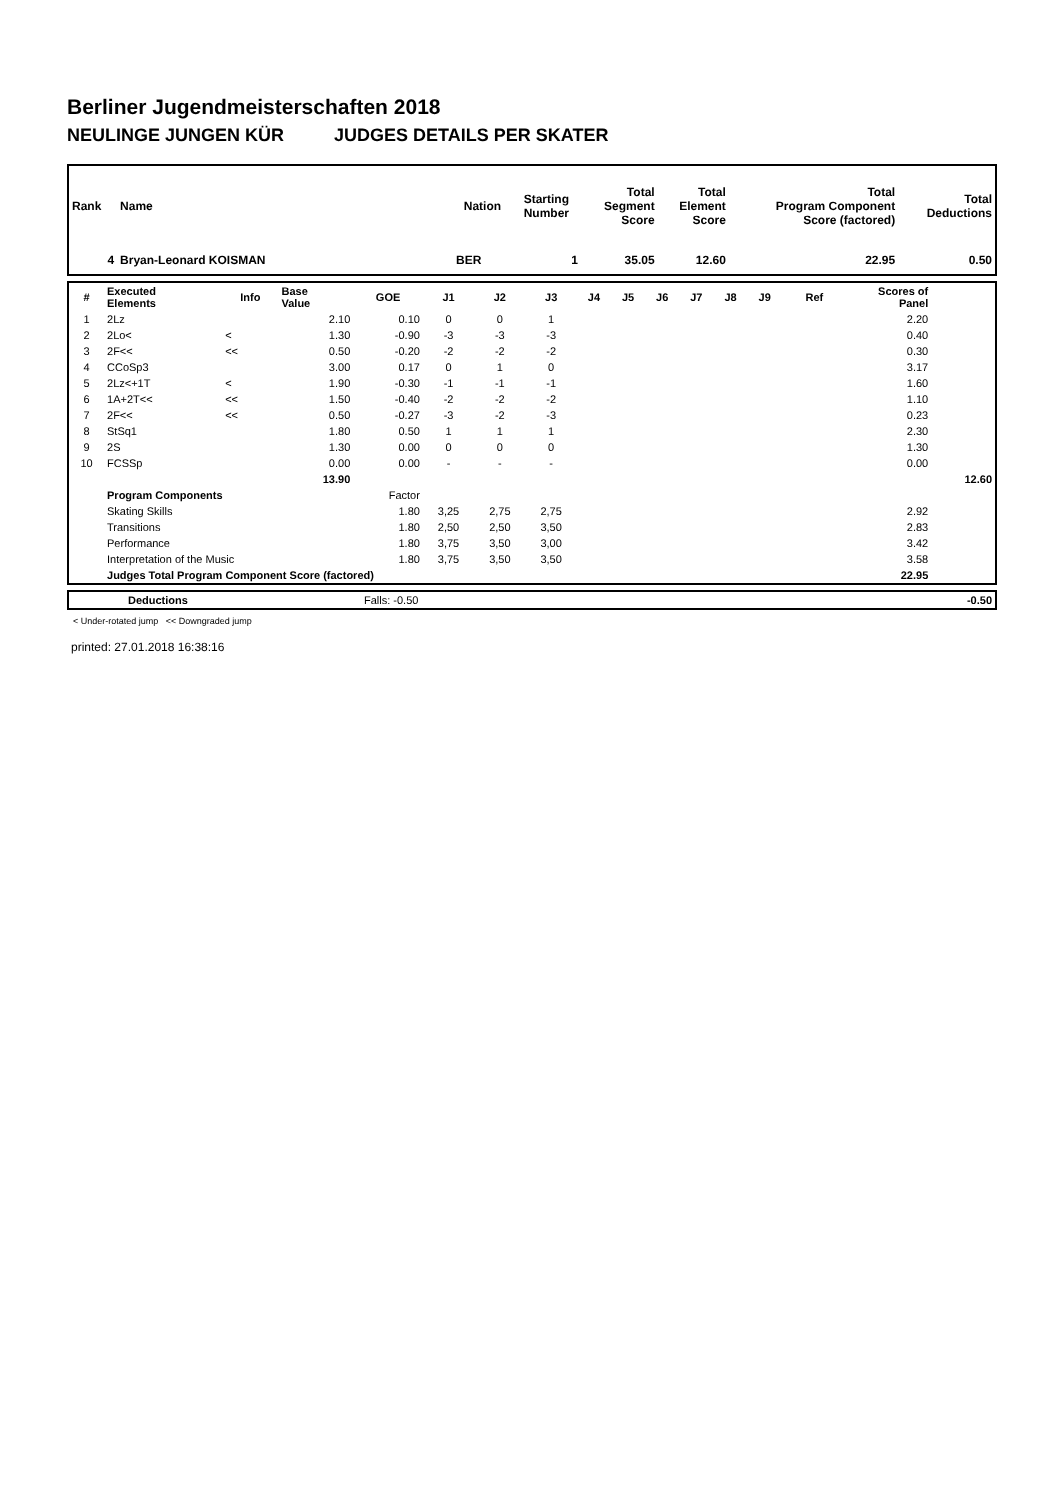Berliner Jugendmeisterschaften 2018
NEULINGE JUNGEN KÜR JUDGES DETAILS PER SKATER
| Rank | Name | Nation | Starting Number | Total Segment Score | Total Element Score | Total Program Component Score (factored) | Total Deductions |
| --- | --- | --- | --- | --- | --- | --- | --- |
| 4 | Bryan-Leonard KOISMAN | BER | 1 | 35.05 | 12.60 | 22.95 | 0.50 |
| # | Executed Elements | Info | Base Value | GOE | J1 | J2 | J3 | J4 | J5 | J6 | J7 | J8 | J9 | Ref | Scores of Panel | |
| --- | --- | --- | --- | --- | --- | --- | --- | --- | --- | --- | --- | --- | --- | --- | --- | --- |
| 1 | 2Lz | | 2.10 | 0.10 | 0 | 0 | 1 | | | | | | | | 2.20 | |
| 2 | 2Lo< | < | 1.30 | -0.90 | -3 | -3 | -3 | | | | | | | | 0.40 | |
| 3 | 2F<< | << | 0.50 | -0.20 | -2 | -2 | -2 | | | | | | | | 0.30 | |
| 4 | CCoSp3 | | 3.00 | 0.17 | 0 | 1 | 0 | | | | | | | | 3.17 | |
| 5 | 2Lz<+1T | < | 1.90 | -0.30 | -1 | -1 | -1 | | | | | | | | 1.60 | |
| 6 | 1A+2T<< | << | 1.50 | -0.40 | -2 | -2 | -2 | | | | | | | | 1.10 | |
| 7 | 2F<< | << | 0.50 | -0.27 | -3 | -2 | -3 | | | | | | | | 0.23 | |
| 8 | StSq1 | | 1.80 | 0.50 | 1 | 1 | 1 | | | | | | | | 2.30 | |
| 9 | 2S | | 1.30 | 0.00 | 0 | 0 | 0 | | | | | | | | 1.30 | |
| 10 | FCSSp | | 0.00 | 0.00 | - | - | - | | | | | | | | 0.00 | |
| | | | 13.90 | | | | | | | | | | | | | 12.60 |
| | Program Components | | | Factor | | | | | | | | | | | | |
| | Skating Skills | | | 1.80 | 3,25 | 2,75 | 2,75 | | | | | | | | 2.92 | |
| | Transitions | | | 1.80 | 2,50 | 2,50 | 3,50 | | | | | | | | 2.83 | |
| | Performance | | | 1.80 | 3,75 | 3,50 | 3,00 | | | | | | | | 3.42 | |
| | Interpretation of the Music | | | 1.80 | 3,75 | 3,50 | 3,50 | | | | | | | | 3.58 | |
| | Judges Total Program Component Score (factored) | | | | | | | | | | | | | | 22.95 | |
| | Deductions | Falls: -0.50 | -0.50 |
< Under-rotated jump << Downgraded jump
printed: 27.01.2018 16:38:16